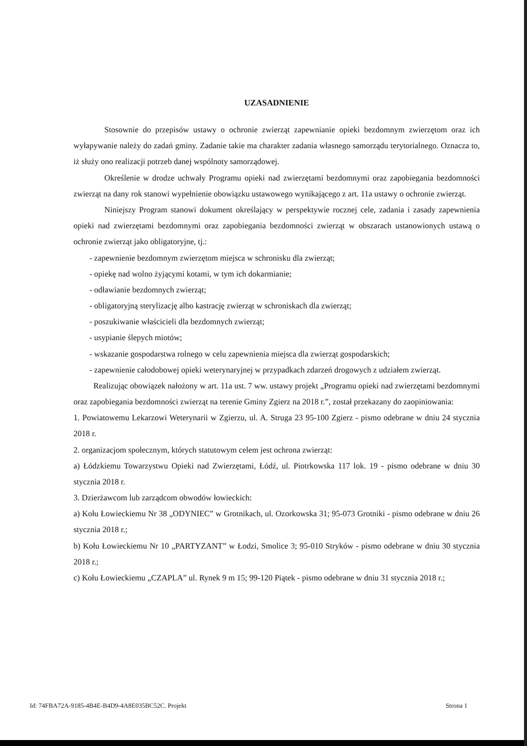UZASADNIENIE
Stosownie do przepisów ustawy o ochronie zwierząt zapewnianie opieki bezdomnym zwierzętom oraz ich wyłapywanie należy do zadań gminy. Zadanie takie ma charakter zadania własnego samorządu terytorialnego. Oznacza to, iż służy ono realizacji potrzeb danej wspólnoty samorządowej.
Określenie w drodze uchwały Programu opieki nad zwierzętami bezdomnymi oraz zapobiegania bezdomności zwierząt na dany rok stanowi wypełnienie obowiązku ustawowego wynikającego z art. 11a ustawy o ochronie zwierząt.
Niniejszy Program stanowi dokument określający w perspektywie rocznej cele, zadania i zasady zapewnienia opieki nad zwierzętami bezdomnymi oraz zapobiegania bezdomności zwierząt w obszarach ustanowionych ustawą o ochronie zwierząt jako obligatoryjne, tj.:
- zapewnienie bezdomnym zwierzętom miejsca w schronisku dla zwierząt;
- opiekę nad wolno żyjącymi kotami, w tym ich dokarmianie;
- odławianie bezdomnych zwierząt;
- obligatoryjną sterylizację albo kastrację zwierząt w schroniskach dla zwierząt;
- poszukiwanie właścicieli dla bezdomnych zwierząt;
- usypianie ślepych miotów;
- wskazanie gospodarstwa rolnego w celu zapewnienia miejsca dla zwierząt gospodarskich;
- zapewnienie całodobowej opieki weterynaryjnej w przypadkach zdarzeń drogowych z udziałem zwierząt.
Realizując obowiązek nałożony w art. 11a ust. 7 ww. ustawy projekt „Programu opieki nad zwierzętami bezdomnymi oraz zapobiegania bezdomności zwierząt na terenie Gminy Zgierz na 2018 r.”, został przekazany do zaopiniowania:
1. Powiatowemu Lekarzowi Weterynarii w Zgierzu, ul. A. Struga 23 95-100 Zgierz - pismo odebrane w dniu 24 stycznia 2018 r.
2. organizacjom społecznym, których statutowym celem jest ochrona zwierząt:
a) Łódzkiemu Towarzystwu Opieki nad Zwierzętami, Łódź, ul. Piotrkowska 117 lok. 19 - pismo odebrane w dniu 30 stycznia 2018 r.
3. Dzierżawcom lub zarządcom obwodów łowieckich:
a) Kołu Łowieckiemu Nr 38 „ODYNIEC” w Grotnikach, ul. Ozorkowska 31; 95-073 Grotniki - pismo odebrane w dniu 26 stycznia 2018 r.;
b) Kołu Łowieckiemu Nr 10 „PARTYZANT” w Łodzi, Smolice 3; 95-010 Stryków - pismo odebrane w dniu 30 stycznia 2018 r.;
c) Kołu Łowieckiemu „CZAPLA” ul. Rynek 9 m 15; 99-120 Piątek - pismo odebrane w dniu 31 stycznia 2018 r.;
Id: 74FBA72A-9185-4B4E-B4D9-4A8E035BC52C. Projekt Strona 1